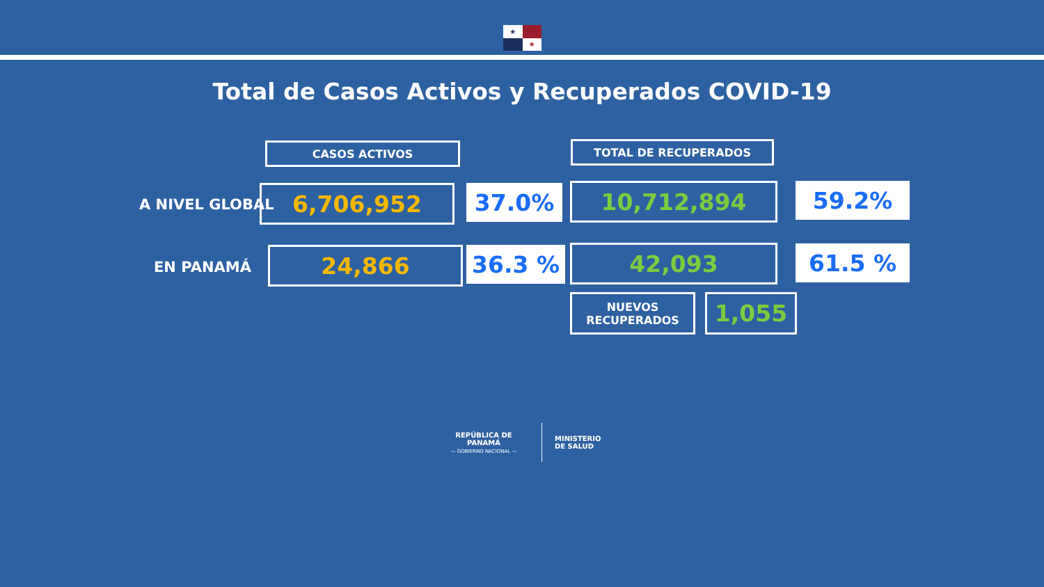★
★
Total de Casos Activos y Recuperados COVID-19
CASOS ACTIVOS TOTAL DE RECUPERADOS
A NIVEL GLOBAL 6,706,952 37.0% 10,712,894 59.2%
EN PANAMÁ 24,866 36.3 % 42,093 61.5 %
NUEVOS
RECUPERADOS
1,055
REPÚBLICA DE PANAMÁ
— GOBIERNO NACIONAL —
MINISTERIO
DE SALUD